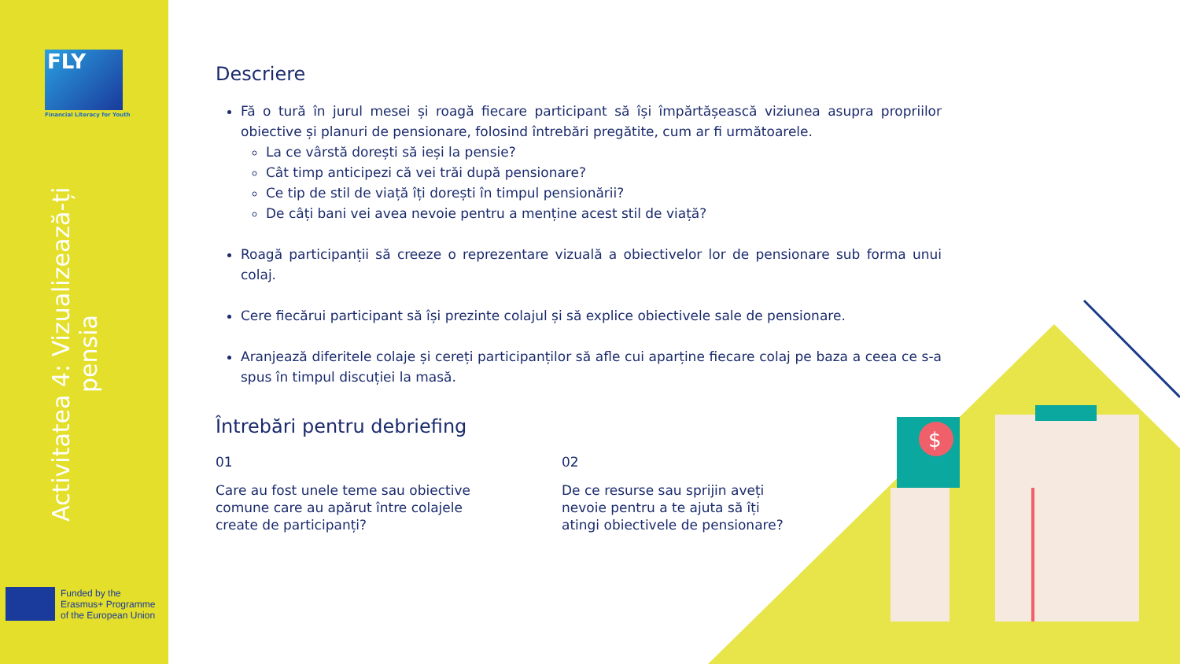$
FLY
Financial Literacy for Youth
Activitatea 4: Vizualizează-ți pensia
Funded by the
Erasmus+ Programme
of the European Union
Descriere
Fă o tură în jurul mesei și roagă fiecare participant să își împărtășească viziunea asupra propriilor obiective și planuri de pensionare, folosind întrebări pregătite, cum ar fi următoarele.
La ce vârstă dorești să ieși la pensie?
Cât timp anticipezi că vei trăi după pensionare?
Ce tip de stil de viață îți dorești în timpul pensionării?
De câți bani vei avea nevoie pentru a menține acest stil de viață?
Roagă participanții să creeze o reprezentare vizuală a obiectivelor lor de pensionare sub forma unui colaj.
Cere fiecărui participant să își prezinte colajul și să explice obiectivele sale de pensionare.
Aranjează diferitele colaje și cereți participanților să afle cui aparține fiecare colaj pe baza a ceea ce s-a spus în timpul discuției la masă.
Întrebări pentru debriefing
01
Care au fost unele teme sau obiective comune care au apărut între colajele create de participanți?
02
De ce resurse sau sprijin aveți nevoie pentru a te ajuta să îți atingi obiectivele de pensionare?